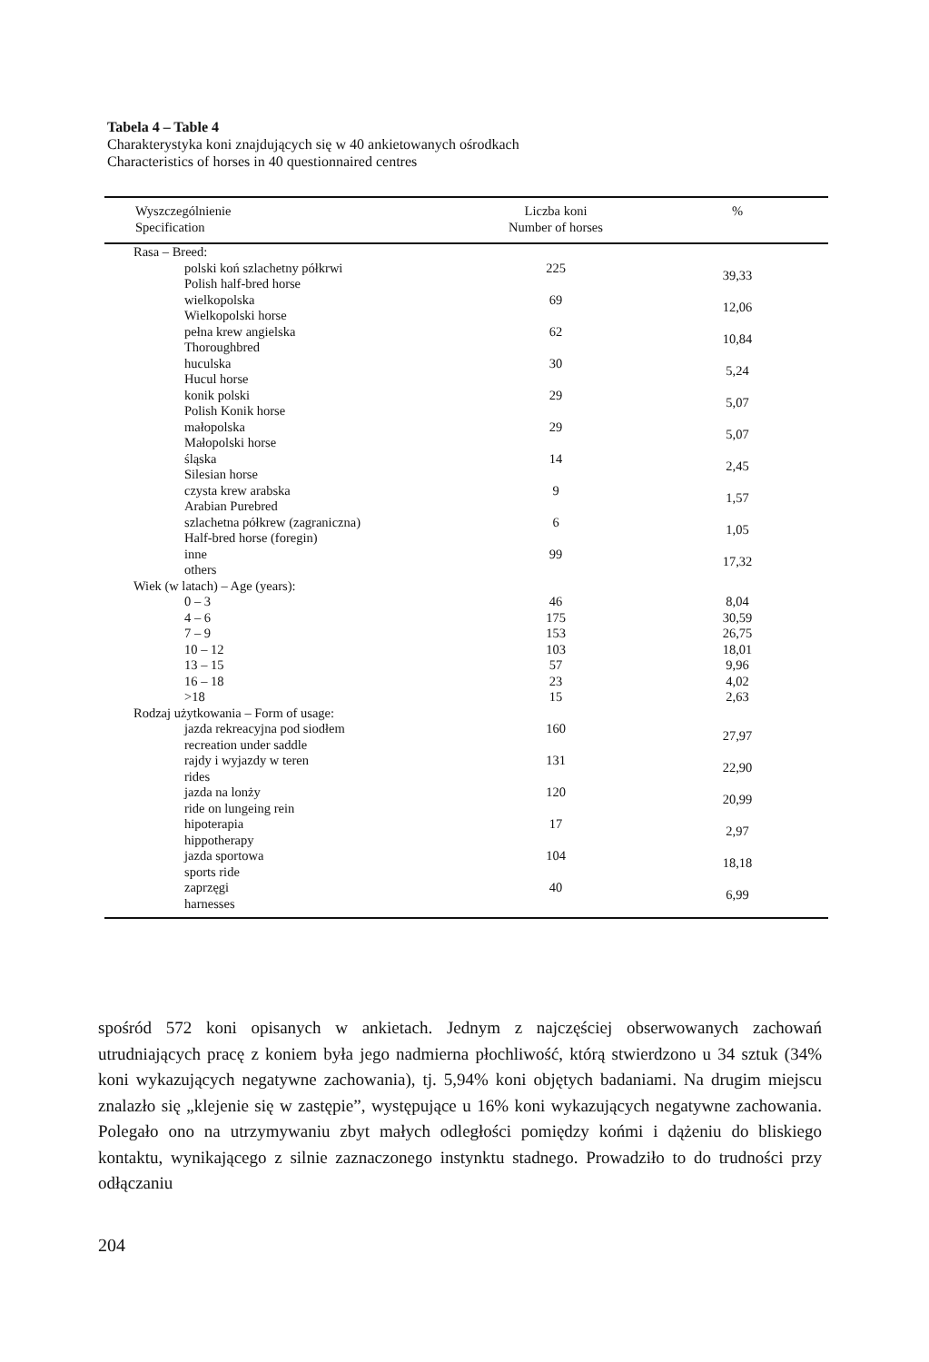Tabela 4 – Table 4
Charakterystyka koni znajdujących się w 40 ankietowanych ośrodkach
Characteristics of horses in 40 questionnaired centres
| Wyszczególnienie Specification | Liczba koni Number of horses | % |
| --- | --- | --- |
| Rasa – Breed: | | |
| polski koń szlachetny półkrwi Polish half-bred horse | 225 | 39,33 |
| wielkopolska Wielkopolski horse | 69 | 12,06 |
| pełna krew angielska Thoroughbred | 62 | 10,84 |
| huculska Hucul horse | 30 | 5,24 |
| konik polski Polish Konik horse | 29 | 5,07 |
| małopolska Małopolski horse | 29 | 5,07 |
| śląska Silesian horse | 14 | 2,45 |
| czysta krew arabska Arabian Purebred | 9 | 1,57 |
| szlachetna półkrew (zagraniczna) Half-bred horse (foregin) | 6 | 1,05 |
| inne others | 99 | 17,32 |
| Wiek (w latach) – Age (years): | | |
| 0 – 3 | 46 | 8,04 |
| 4 – 6 | 175 | 30,59 |
| 7 – 9 | 153 | 26,75 |
| 10 – 12 | 103 | 18,01 |
| 13 – 15 | 57 | 9,96 |
| 16 – 18 | 23 | 4,02 |
| >18 | 15 | 2,63 |
| Rodzaj użytkowania – Form of usage: | | |
| jazda rekreacyjna pod siodłem recreation under saddle | 160 | 27,97 |
| rajdy i wyjazdy w teren rides | 131 | 22,90 |
| jazda na lonży ride on lungeing rein | 120 | 20,99 |
| hipoterapia hippotherapy | 17 | 2,97 |
| jazda sportowa sports ride | 104 | 18,18 |
| zaprzęgi harnesses | 40 | 6,99 |
spośród 572 koni opisanych w ankietach. Jednym z najczęściej obserwowanych zachowań utrudniających pracę z koniem była jego nadmierna płochliwość, którą stwierdzono u 34 sztuk (34% koni wykazujących negatywne zachowania), tj. 5,94% koni objętych badaniami. Na drugim miejscu znalazło się „klejenie się w zastępie”, występujące u 16% koni wykazujących negatywne zachowania. Polegało ono na utrzymywaniu zbyt małych odległości pomiędzy końmi i dążeniu do bliskiego kontaktu, wynikającego z silnie zaznaczonego instynktu stadnego. Prowadziło to do trudności przy odłączaniu
204